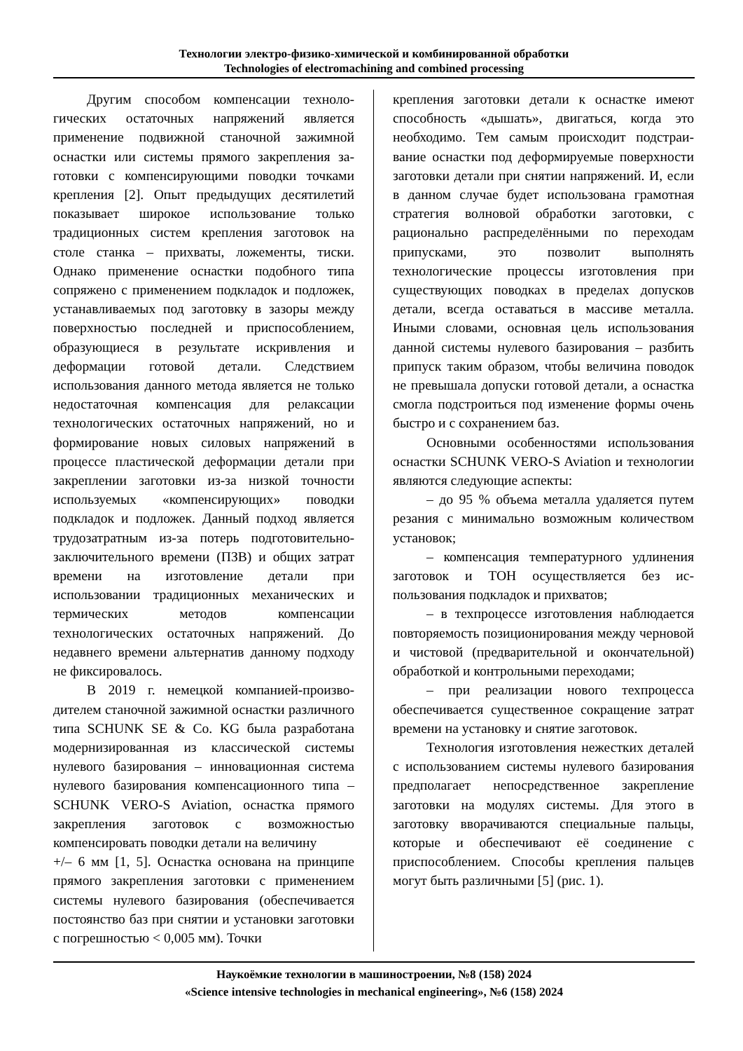Технологии электро-физико-химической и комбинированной обработки
Technologies of electromachining and combined processing
Другим способом компенсации техноло­гических остаточных напряжений является применение подвижной станочной зажимной оснастки или системы прямого закрепления за­готовки с компенсирующими поводки точками крепления [2]. Опыт предыдущих десятилетий показывает широкое использование только традиционных систем крепления заготовок на столе станка – прихваты, ложементы, тиски. Однако применение оснастки подобного типа сопряжено с применением подкладок и подло­жек, устанавливаемых под заготовку в зазоры между поверхностью последней и приспособ­лением, образующиеся в результате искривле­ния и деформации готовой детали. Следствием использования данного метода является не только недостаточная компенсация для релак­сации технологических остаточных напряже­ний, но и формирование новых силовых напря­жений в процессе пластической деформации детали при закреплении заготовки из-за низкой точности используемых «компенсирующих» поводки подкладок и подложек. Данный под­ход является трудозатратным из-за потерь под­готовительно-заключительного времени (ПЗВ) и общих затрат времени на изготовление де­тали при использовании традиционных меха­нических и термических методов компенсации технологических остаточных напряжений. До недавнего времени альтернатив данному под­ходу не фиксировалось.
В 2019 г. немецкой компанией-произво­дителем станочной зажимной оснастки различ­ного типа SCHUNK SE & Co. KG была разра­ботана модернизированная из классической системы нулевого базирования – инновацион­ная система нулевого базирования компенса­ционного типа – SCHUNK VERO-S Aviation, оснастка прямого закрепления заготовок с воз­можностью компенсировать поводки детали на величину
+/– 6 мм [1, 5]. Оснастка основана на принципе прямого закрепления заготовки с применением системы нулевого базирования (обеспечива­ется постоянство баз при снятии и установки заготовки с погрешностью < 0,005 мм). Точки
крепления заготовки детали к оснастке имеют способность «дышать», двигаться, когда это необходимо. Тем самым происходит подстраи­вание оснастки под деформируемые поверхно­сти заготовки детали при снятии напряжений. И, если в данном случае будет использована грамотная стратегия волновой обработки заго­товки, с рационально распределёнными по пе­реходам припусками, это позволит выполнять технологические процессы изготовления при существующих поводках в пределах допусков детали, всегда оставаться в массиве металла. Иными словами, основная цель использования данной системы нулевого базирования – раз­бить припуск таким образом, чтобы величина поводок не превышала допуски готовой де­тали, а оснастка смогла подстроиться под изме­нение формы очень быстро и с сохранением баз.
Основными особенностями использова­ния оснастки SCHUNK VERO-S Aviation и тех­нологии являются следующие аспекты:
– до 95 % объема металла удаляется пу­тем резания с минимально возможным количе­ством установок;
– компенсация температурного удлине­ния заготовок и ТОН осуществляется без ис­пользования подкладок и прихватов;
– в техпроцессе изготовления наблюда­ется повторяемость позиционирования между черновой и чистовой (предварительной и окон­чательной) обработкой и контрольными пере­ходами;
– при реализации нового техпроцесса обеспечивается существенное сокращение затрат времени на установку и снятие загото­вок.
Технология изготовления нежестких де­талей с использованием системы нулевого ба­зирования предполагает непосредственное за­крепление заготовки на модулях системы. Для этого в заготовку вворачиваются специальные пальцы, которые и обеспечивают её соедине­ние с приспособлением. Способы крепления пальцев могут быть различными [5] (рис. 1).
Наукоёмкие технологии в машиностроении, №8 (158) 2024
«Science intensive technologies in mechanical engineering», №6 (158) 2024